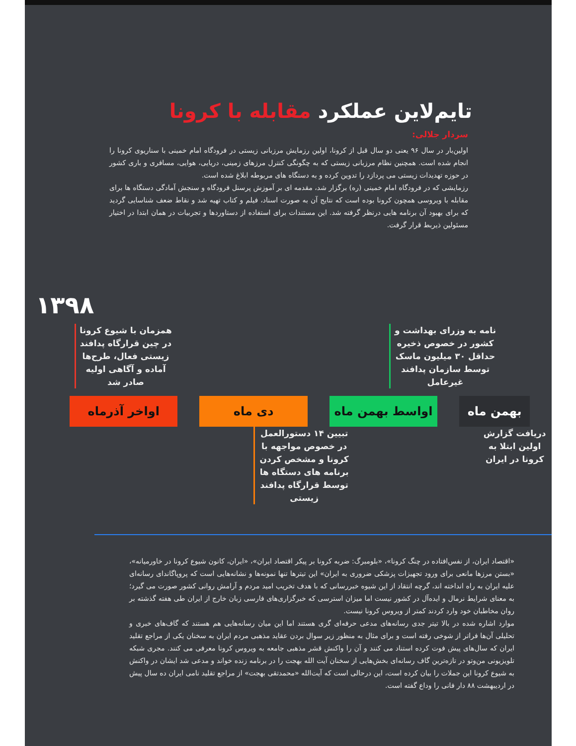تایم‌لاین عملکرد مقابله با کرونا
سردار جلالی:
اولین‌بار در سال ۹۶ یعنی دو سال قبل از کرونا، اولین رزمایش مرزبانی زیستی در فرودگاه امام خمینی با سناریوی کرونا را انجام شده است. همچنین نظام مرزبانی زیستی که به چگونگی کنترل مرزهای زمینی، دریایی، هوایی، مسافری و باری کشور در حوزه تهدیدات زیستی می پردازد را تدوین کرده و به دستگاه های مربوطه ابلاغ شده است.
رزمایشی که در فرودگاه امام خمینی (ره) برگزار شد، مقدمه ای بر آموزش پرسنل فرودگاه و سنجش آمادگی دستگاه ها برای مقابله با ویروسی همچون کرونا بوده است که نتایج آن به صورت اسناد، فیلم و کتاب تهیه شد و نقاط ضعف شناسایی گردید که برای بهبود آن برنامه هایی درنظر گرفته شد. این مستندات برای استفاده از دستاوردها و تجربیات در همان ابتدا در اختیار مسئولین ذیربط قرار گرفت.
۱۳۹۸
همزمان با شیوع کرونا در چین قرارگاه پدافند زیستی فعال، طرح‌ها آماده و آگاهی اولیه صادر شد
نامه به وزرای بهداشت و کشور در خصوص ذخیره حداقل ۳۰ میلیون ماسک توسط سازمان پدافند غیرعامل
اواخر آذرماه دی ماه اواسط بهمن ماه بهمن ماه
تبیین ۱۴ دستورالعمل در خصوص مواجهه با کرونا و مشخص کردن برنامه های دستگاه ها توسط قرارگاه پدافند زیستی
دریافت گزارش اولین ابتلا به کرونا در ایران
«اقتصاد ایران، از نفس‌افتاده در چنگ کرونا»، «بلومبرگ: ضربه کرونا بر پیکر اقتصاد ایران»، «ایران، کانون شیوع کرونا در خاورمیانه»، «بستن مرزها مانعی برای ورود تجهیزات پزشکی ضروری به ایران» این تیترها تنها نمونه‌ها و نشانه‌هایی است که پروپاگاندای رسانه‌ای علیه ایران به راه انداخته اند، گرچه انتقاد از این شیوه خبررسانی که با هدف تخریب امید مردم و آرامش روانی کشور صورت می گیرد؛ به معنای شرایط نرمال و ایده‌آل در کشور نیست اما میزان استرسی که خبرگزاری‌های فارسی زبان خارج از ایران طی هفته گذشته بر روان مخاطبان خود وارد کردند کمتر از ویروس کرونا نیست.
موارد اشاره شده در بالا تیتر جدی رسانه‌های مدعی حرفه‌ای گری هستند اما این میان رسانه‌هایی هم هستند که گاف‌های خبری و تحلیلی آن‌ها فراتر از شوخی رفته است و برای مثال به منظور زیر سوال بردن عقاید مذهبی مردم ایران به سخنان یکی از مراجع تقلید ایران که سال‌های پیش فوت کرده استناد می کنند و آن را واکنش قشر مذهبی جامعه به ویروس کرونا معرفی می کنند. مجری شبکه تلویزیونی من‌وتو در تازه‌ترین گاف رسانه‌ای بخش‌هایی از سخنان آیت الله بهجت را در برنامه زنده خواند و مدعی شد ایشان در واکنش به شیوع کرونا این جملات را بیان کرده است، این درحالی است که آیت‌الله «محمدتقی بهجت» از مراجع تقلید نامی ایران ده سال پیش در اردیبهشت ۸۸ دار فانی را وداع گفته است.